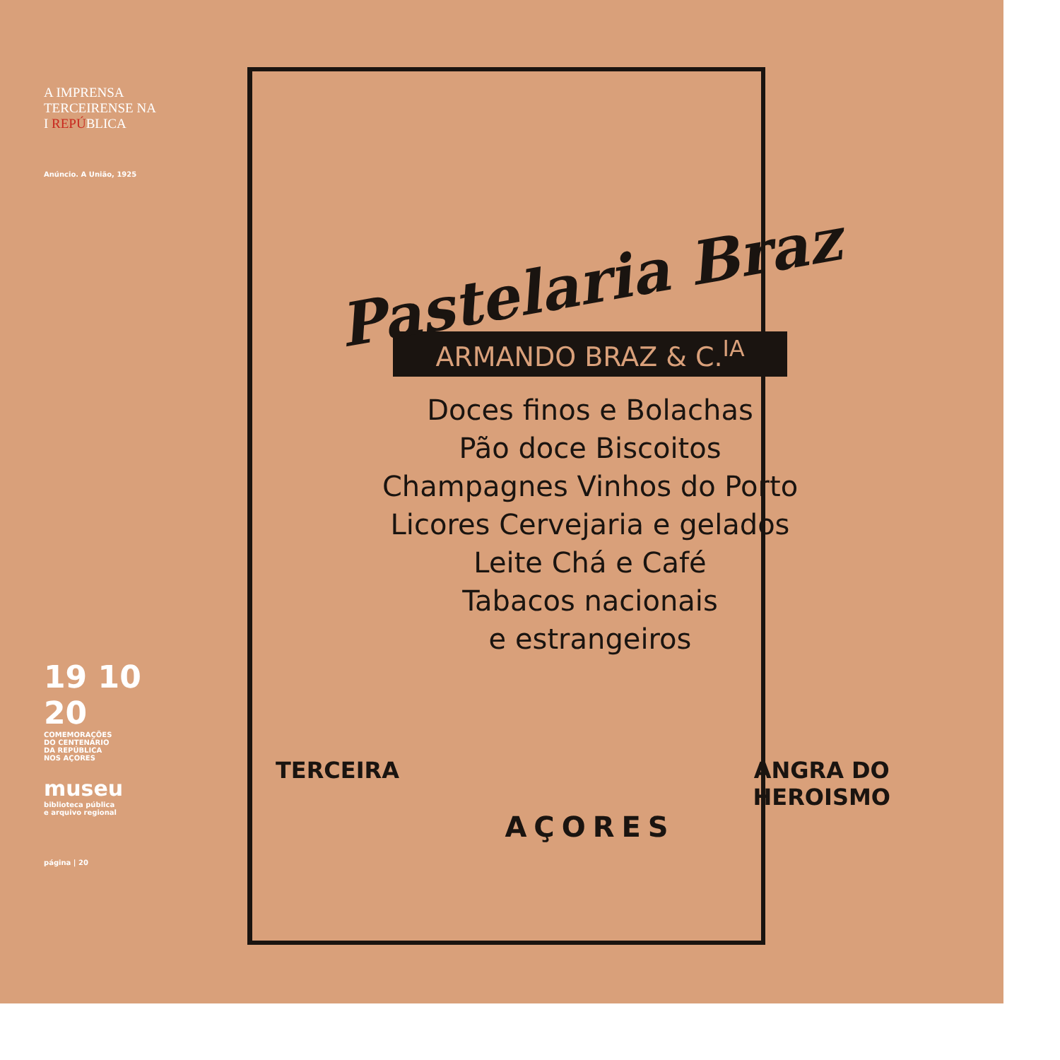A IMPRENSA
TERCEIRENSE NA
I REPÚBLICA
Anúncio. A União, 1925
19 10
20
COMEMORAÇÕES
DO CENTENÁRIO
DA REPÚBLICA
NOS AÇORES
museu
biblioteca pública
e arquivo regional
página | 20
Pastelaria Braz
ARMANDO BRAZ & C.<sup>IA</sup>
Doces finos e Bolachas
Pão doce Biscoitos
Champagnes Vinhos do Porto
Licores Cervejaria e gelados
Leite Chá e Café
Tabacos nacionais
e estrangeiros
TERCEIRA ANGRA DO
HEROISMO
AÇORES